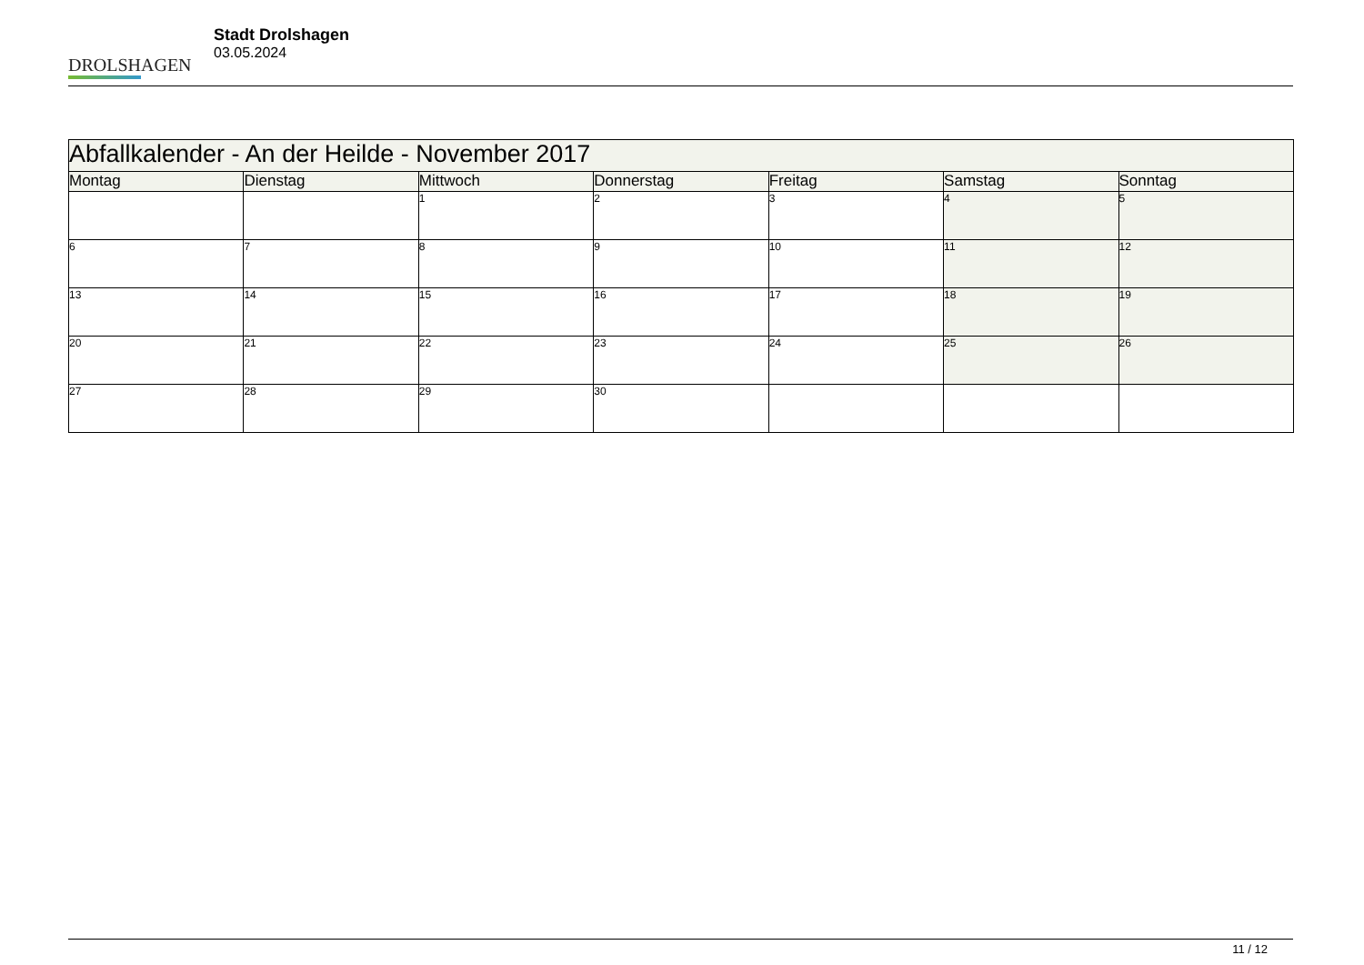DROLSHAGEN
Stadt Drolshagen
03.05.2024
| Abfallkalender - An der Heilde - November 2017 | | | | | | |
| --- | --- | --- | --- | --- | --- | --- |
| Montag | Dienstag | Mittwoch | Donnerstag | Freitag | Samstag | Sonntag |
| | | 1 | 2 | 3 | 4 | 5 |
| 6 | 7 | 8 | 9 | 10 | 11 | 12 |
| 13 | 14 | 15 | 16 | 17 | 18 | 19 |
| 20 | 21 | 22 | 23 | 24 | 25 | 26 |
| 27 | 28 | 29 | 30 | | | |
11 / 12